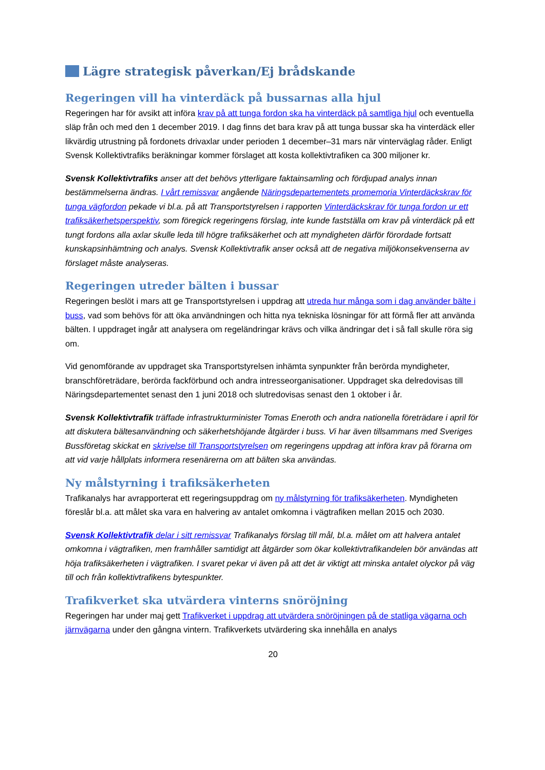Lägre strategisk påverkan/Ej brådskande
Regeringen vill ha vinterdäck på bussarnas alla hjul
Regeringen har för avsikt att införa krav på att tunga fordon ska ha vinterdäck på samtliga hjul och eventuella släp från och med den 1 december 2019. I dag finns det bara krav på att tunga bussar ska ha vinterdäck eller likvärdig utrustning på fordonets drivaxlar under perioden 1 december–31 mars när vinterväglag råder. Enligt Svensk Kollektivtrafiks beräkningar kommer förslaget att kosta kollektivtrafiken ca 300 miljoner kr.
Svensk Kollektivtrafiks anser att det behövs ytterligare faktainsamling och fördjupad analys innan bestämmelserna ändras. I vårt remissvar angående Näringsdepartementets promemoria Vinterdäckskrav för tunga vägfordon pekade vi bl.a. på att Transportstyrelsen i rapporten Vinterdäckskrav för tunga fordon ur ett trafiksäkerhetsperspektiv, som föregick regeringens förslag, inte kunde fastställa om krav på vinterdäck på ett tungt fordons alla axlar skulle leda till högre trafiksäkerhet och att myndigheten därför förordade fortsatt kunskapsinhämtning och analys. Svensk Kollektivtrafik anser också att de negativa miljökonsekvenserna av förslaget måste analyseras.
Regeringen utreder bälten i bussar
Regeringen beslöt i mars att ge Transportstyrelsen i uppdrag att utreda hur många som i dag använder bälte i buss, vad som behövs för att öka användningen och hitta nya tekniska lösningar för att förmå fler att använda bälten. I uppdraget ingår att analysera om regeländringar krävs och vilka ändringar det i så fall skulle röra sig om.
Vid genomförande av uppdraget ska Transportstyrelsen inhämta synpunkter från berörda myndigheter, branschföreträdare, berörda fackförbund och andra intresseorganisationer. Uppdraget ska delredovisas till Näringsdepartementet senast den 1 juni 2018 och slutredovisas senast den 1 oktober i år.
Svensk Kollektivtrafik träffade infrastrukturminister Tomas Eneroth och andra nationella företrädare i april för att diskutera bältesanvändning och säkerhetshöjande åtgärder i buss. Vi har även tillsammans med Sveriges Bussföretag skickat en skrivelse till Transportstyrelsen om regeringens uppdrag att införa krav på förarna om att vid varje hållplats informera resenärerna om att bälten ska användas.
Ny målstyrning i trafiksäkerheten
Trafikanalys har avrapporterat ett regeringsuppdrag om ny målstyrning för trafiksäkerheten. Myndigheten föreslår bl.a. att målet ska vara en halvering av antalet omkomna i vägtrafiken mellan 2015 och 2030.
Svensk Kollektivtrafik delar i sitt remissvar Trafikanalys förslag till mål, bl.a. målet om att halvera antalet omkomna i vägtrafiken, men framhåller samtidigt att åtgärder som ökar kollektivtrafikandelen bör användas att höja trafiksäkerheten i vägtrafiken. I svaret pekar vi även på att det är viktigt att minska antalet olyckor på väg till och från kollektivtrafikens bytespunkter.
Trafikverket ska utvärdera vinterns snöröjning
Regeringen har under maj gett Trafikverket i uppdrag att utvärdera snöröjningen på de statliga vägarna och järnvägarna under den gångna vintern. Trafikverkets utvärdering ska innehålla en analys
20